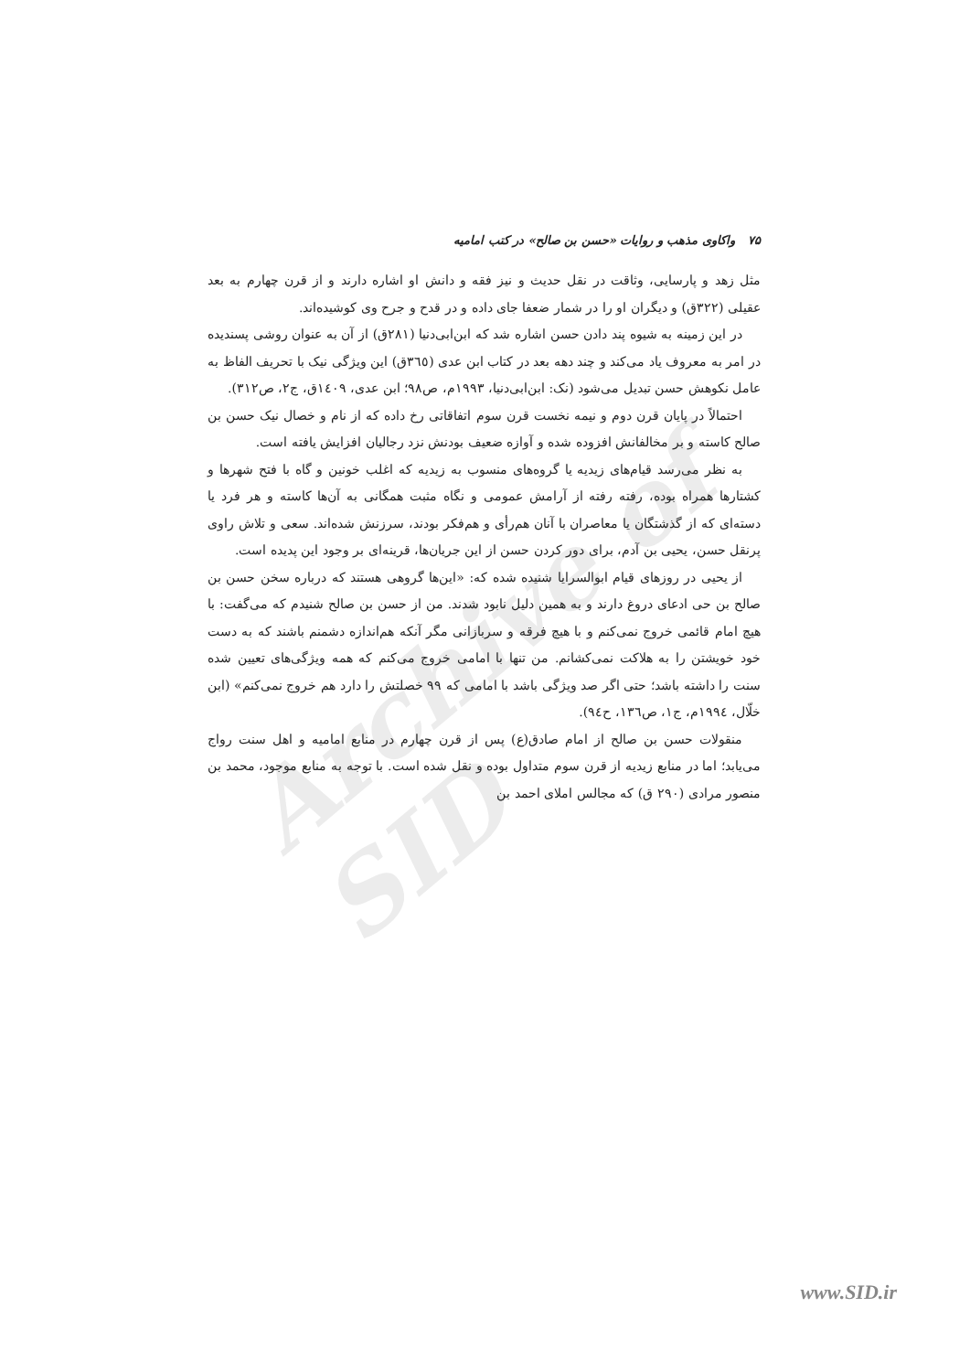Archive of SID
۷۵واکاوی مذهب و روایات «حسن بن صالح» در کتب امامیه
مثل زهد و پارسایی، وثاقت در نقل حدیث و نیز فقه و دانش او اشاره دارند و از قرن چهارم به بعد عقیلی (۳۲۲ق) و دیگران او را در شمار ضعفا جای داده و در قدح و جرح وی کوشیده‌اند.
در این زمینه به شیوه پند دادن حسن اشاره شد که ابن‌ابی‌دنیا (۲۸۱ق) از آن به عنوان روشی پسندیده در امر به معروف یاد می‌کند و چند دهه بعد در کتاب ابن عدی (۳٦٥ق) این ویژگی نیک با تحریف الفاظ به عامل نکوهش حسن تبدیل می‌شود (نک: ابن‌ابی‌دنیا، ۱۹۹۳م، ص۹۸؛ ابن عدی، ۱٤۰۹ق، ج۲، ص۳۱۲).
احتمالاً در پایان قرن دوم و نیمه نخست قرن سوم اتفاقاتی رخ داده که از نام و خصال نیک حسن بن صالح کاسته و بر مخالفانش افزوده شده و آوازه ضعیف بودنش نزد رجالیان افزایش یافته است.
به نظر می‌رسد قیام‌های زیدیه یا گروه‌های منسوب به زیدیه که اغلب خونین و گاه با فتح شهرها و کشتارها همراه بوده، رفته رفته از آرامش عمومی و نگاه مثبت همگانی به آن‌ها کاسته و هر فرد یا دسته‌ای که از گذشتگان یا معاصران با آنان هم‌رأی و هم‌فکر بودند، سرزنش شده‌اند. سعی و تلاش راوی پرنقل حسن، یحیی بن آدم، برای دور کردن حسن از این جریان‌ها، قرینه‌ای بر وجود این پدیده است.
از یحیی در روزهای قیام ابوالسرایا شنیده شده که: «این‌ها گروهی هستند که درباره سخن حسن بن صالح بن حی ادعای دروغ دارند و به همین دلیل نابود شدند. من از حسن بن صالح شنیدم که می‌گفت: با هیچ امام قائمی خروج نمی‌کنم و با هیچ فرقه و سربازانی مگر آنکه هم‌اندازه دشمنم باشند که به دست خود خویشتن را به هلاکت نمی‌کشانم. من تنها با امامی خروج می‌کنم که همه ویژگی‌های تعیین شده سنت را داشته باشد؛ حتی اگر صد ویژگی باشد با امامی که ۹۹ خصلتش را دارد هم خروج نمی‌کنم» (ابن خلّال، ۱۹۹٤م، ج۱، ص۱۳٦، ح۹٤).
منقولات حسن بن صالح از امام صادق(ع) پس از قرن چهارم در منابع امامیه و اهل سنت رواج می‌یابد؛ اما در منابع زیدیه از قرن سوم متداول بوده و نقل شده است. با توجه به منابع موجود، محمد بن منصور مرادی (۲۹۰ ق) که مجالس املای احمد بن
www.SID.ir